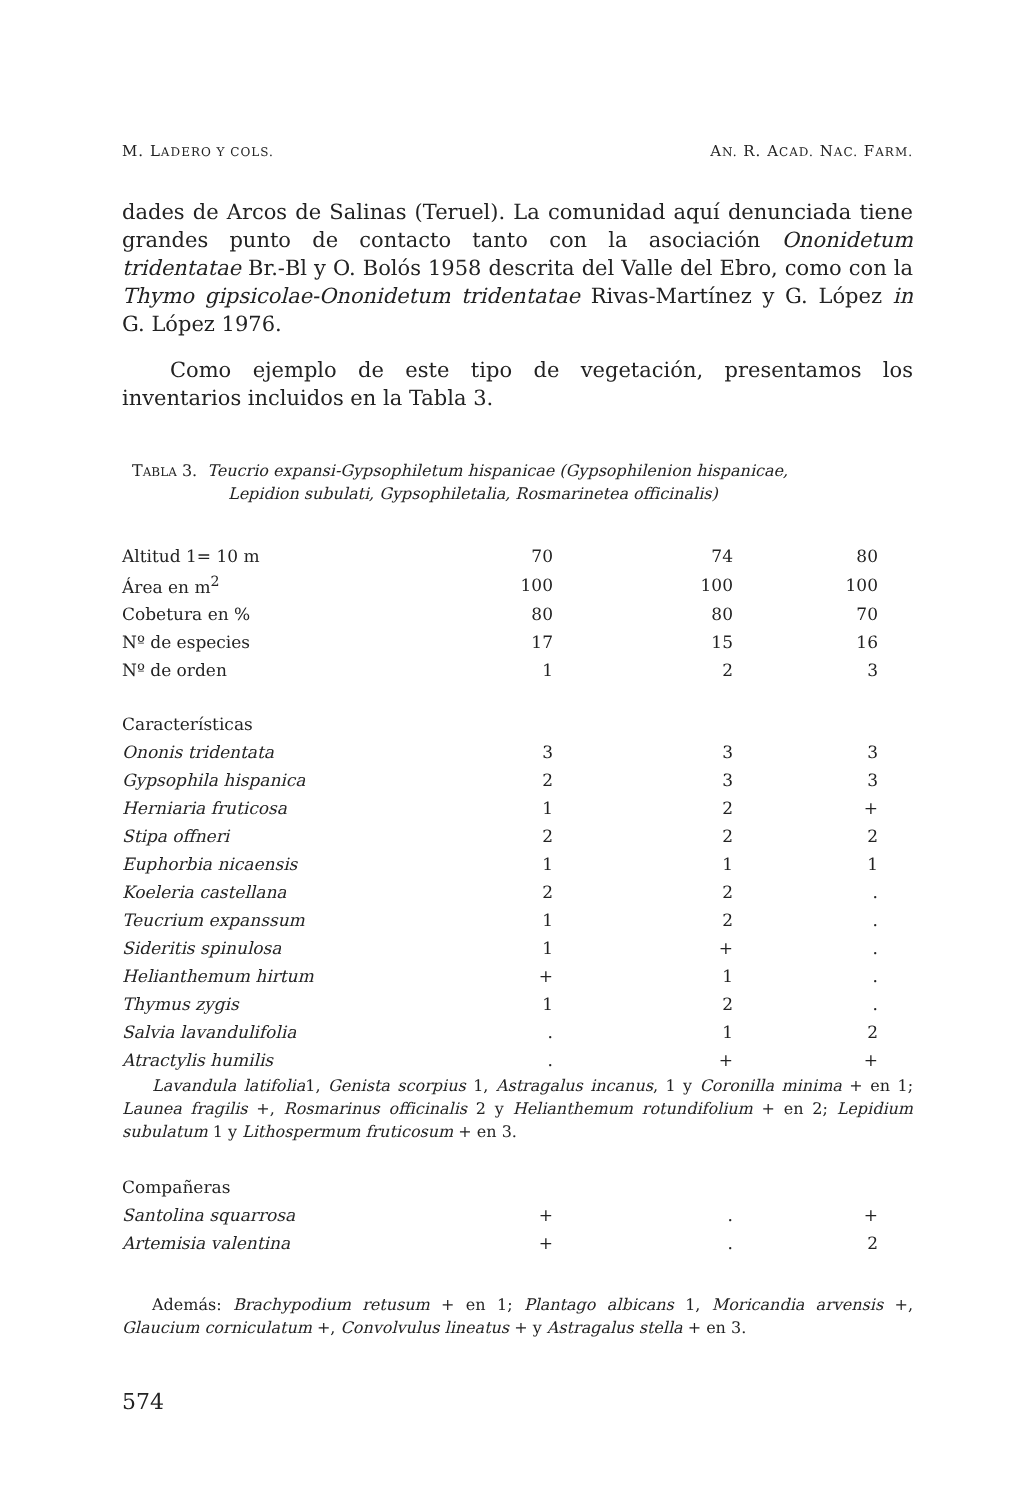M. LADERO Y COLS. AN. R. ACAD. NAC. FARM.
dades de Arcos de Salinas (Teruel). La comunidad aquí denunciada tiene grandes punto de contacto tanto con la asociación Ononidetum tridentatae Br.-Bl y O. Bolós 1958 descrita del Valle del Ebro, como con la Thymo gipsicolae-Ononidetum tridentatae Rivas-Martínez y G. López in G. López 1976.
Como ejemplo de este tipo de vegetación, presentamos los inventarios incluidos en la Tabla 3.
TABLA 3. Teucrio expansi-Gypsophiletum hispanicae (Gypsophilenion hispanicae,
Lepidion subulati, Gypsophiletalia, Rosmarinetea officinalis)
| Altitud 1= 10 m | 70 | 74 | 80 |
| Área en m<sup>2</sup> | 100 | 100 | 100 |
| Cobetura en % | 80 | 80 | 70 |
| Nº de especies | 17 | 15 | 16 |
| Nº de orden | 1 | 2 | 3 |
| Características | | | |
| Ononis tridentata | 3 | 3 | 3 |
| Gypsophila hispanica | 2 | 3 | 3 |
| Herniaria fruticosa | 1 | 2 | + |
| Stipa offneri | 2 | 2 | 2 |
| Euphorbia nicaensis | 1 | 1 | 1 |
| Koeleria castellana | 2 | 2 | . |
| Teucrium expanssum | 1 | 2 | . |
| Sideritis spinulosa | 1 | + | . |
| Helianthemum hirtum | + | 1 | . |
| Thymus zygis | 1 | 2 | . |
| Salvia lavandulifolia | . | 1 | 2 |
| Atractylis humilis | . | + | + |
Lavandula latifolia1, Genista scorpius 1, Astragalus incanus, 1 y Coronilla minima + en 1; Launea fragilis +, Rosmarinus officinalis 2 y Helianthemum rotundifolium + en 2; Lepidium subulatum 1 y Lithospermum fruticosum + en 3.
| Compañeras | | | |
| Santolina squarrosa | + | . | + |
| Artemisia valentina | + | . | 2 |
Además: Brachypodium retusum + en 1; Plantago albicans 1, Moricandia arvensis +, Glaucium corniculatum +, Convolvulus lineatus + y Astragalus stella + en 3.
574